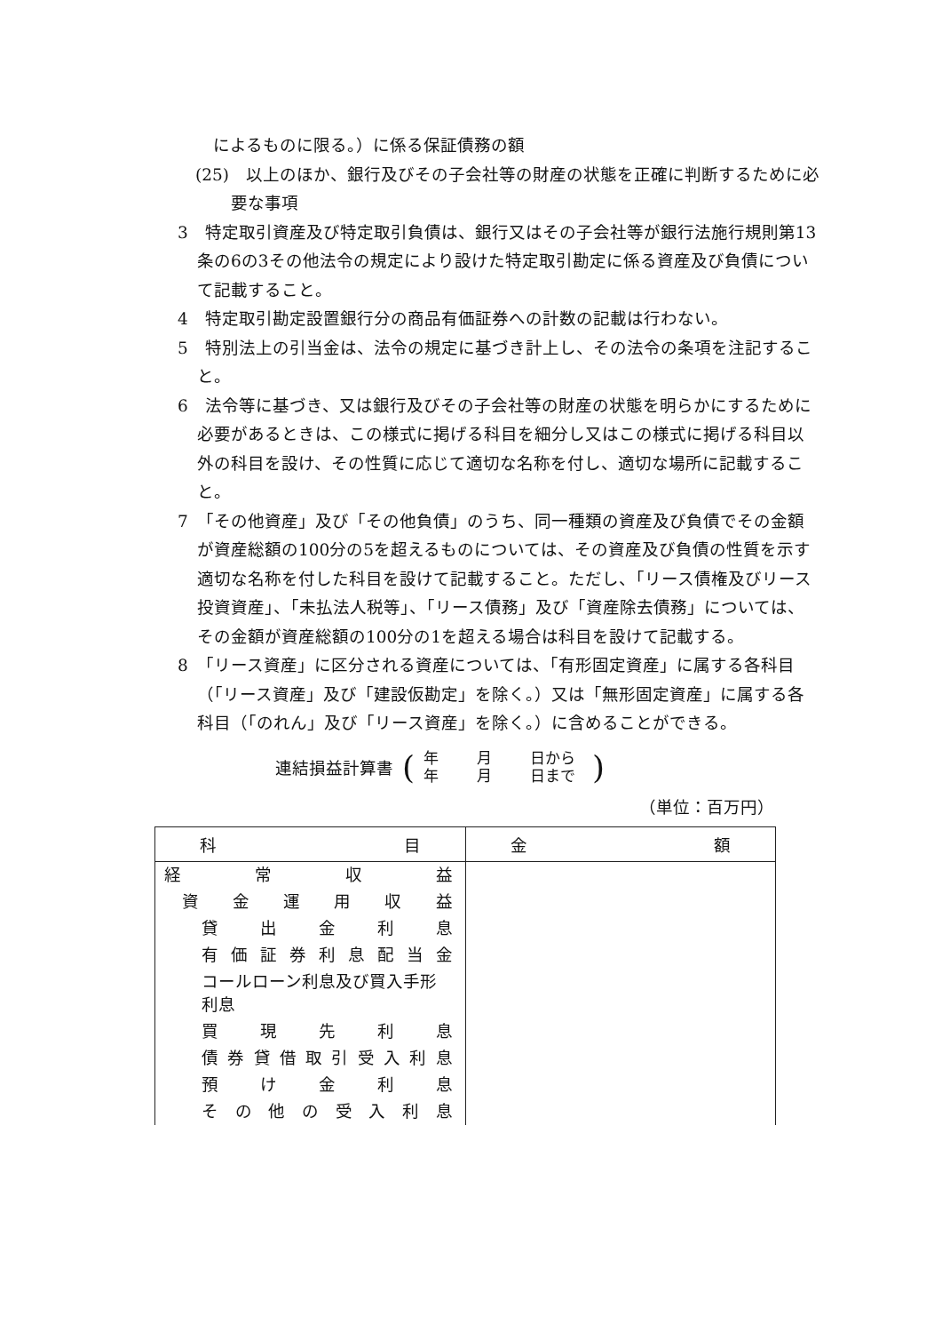によるものに限る。）に係る保証債務の額
(25)　以上のほか、銀行及びその子会社等の財産の状態を正確に判断するために必要な事項
3　特定取引資産及び特定取引負債は、銀行又はその子会社等が銀行法施行規則第13条の6の3その他法令の規定により設けた特定取引勘定に係る資産及び負債について記載すること。
4　特定取引勘定設置銀行分の商品有価証券への計数の記載は行わない。
5　特別法上の引当金は、法令の規定に基づき計上し、その法令の条項を注記すること。
6　法令等に基づき、又は銀行及びその子会社等の財産の状態を明らかにするために必要があるときは、この様式に掲げる科目を細分し又はこの様式に掲げる科目以外の科目を設け、その性質に応じて適切な名称を付し、適切な場所に記載すること。
7　「その他資産」及び「その他負債」のうち、同一種類の資産及び負債でその金額が資産総額の100分の5を超えるものについては、その資産及び負債の性質を示す適切な名称を付した科目を設けて記載すること。ただし、「リース債権及びリース投資資産」、「未払法人税等」、「リース債務」及び「資産除去債務」については、その金額が資産総額の100分の1を超える場合は科目を設けて記載する。
8　「リース資産」に区分される資産については、「有形固定資産」に属する各科目（「リース資産」及び「建設仮勘定」を除く。）又は「無形固定資産」に属する各科目（「のれん」及び「リース資産」を除く。）に含めることができる。
連結損益計算書 (
年 月 日から
年 月 日まで
)
（単位：百万円）
| 科 目 | 金 額 |
| --- | --- |
| 経常収益 | |
| 資金運用収益 | |
| 貸出金利息 | |
| 有価証券利息配当金 | |
| コールローン利息及び買入手形利息 | |
| 買現先利息 | |
| 債券貸借取引受入利息 | |
| 預け金利息 | |
| その他の受入利息 | |